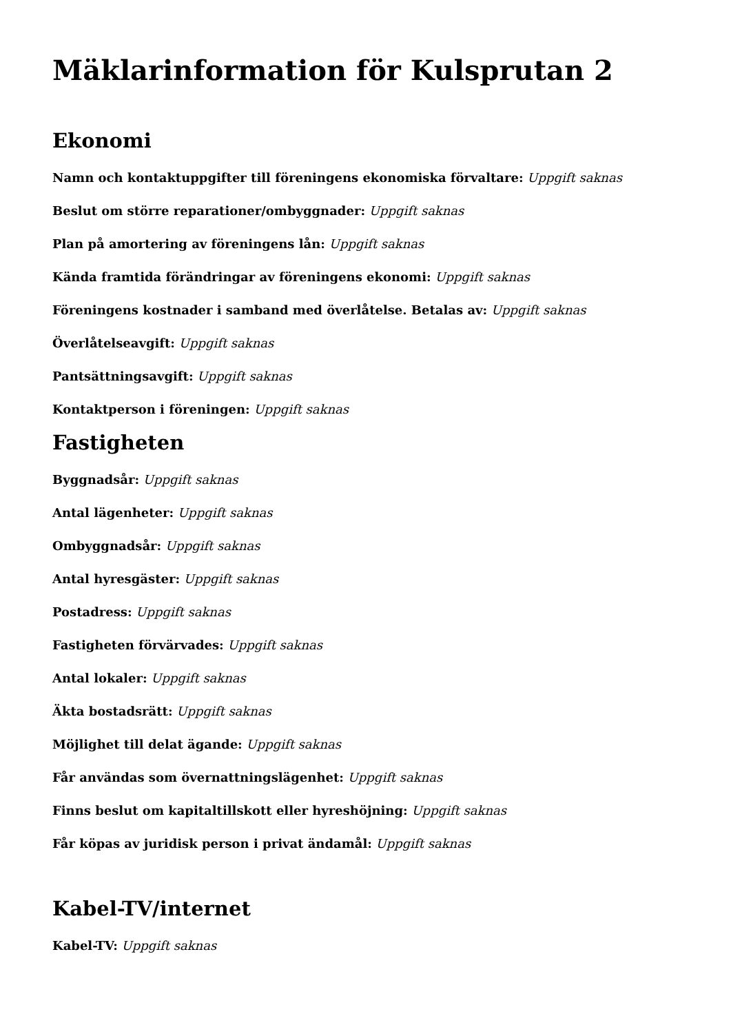Mäklarinformation för Kulsprutan 2
Ekonomi
Namn och kontaktuppgifter till föreningens ekonomiska förvaltare: Uppgift saknas
Beslut om större reparationer/ombyggnader: Uppgift saknas
Plan på amortering av föreningens lån: Uppgift saknas
Kända framtida förändringar av föreningens ekonomi: Uppgift saknas
Föreningens kostnader i samband med överlåtelse. Betalas av: Uppgift saknas
Överlåtelseavgift: Uppgift saknas
Pantsättningsavgift: Uppgift saknas
Kontaktperson i föreningen: Uppgift saknas
Fastigheten
Byggnadsår: Uppgift saknas
Antal lägenheter: Uppgift saknas
Ombyggnadsår: Uppgift saknas
Antal hyresgäster: Uppgift saknas
Postadress: Uppgift saknas
Fastigheten förvärvades: Uppgift saknas
Antal lokaler: Uppgift saknas
Äkta bostadsrätt: Uppgift saknas
Möjlighet till delat ägande: Uppgift saknas
Får användas som övernattningslägenhet: Uppgift saknas
Finns beslut om kapitaltillskott eller hyreshöjning: Uppgift saknas
Får köpas av juridisk person i privat ändamål: Uppgift saknas
Kabel-TV/internet
Kabel-TV: Uppgift saknas